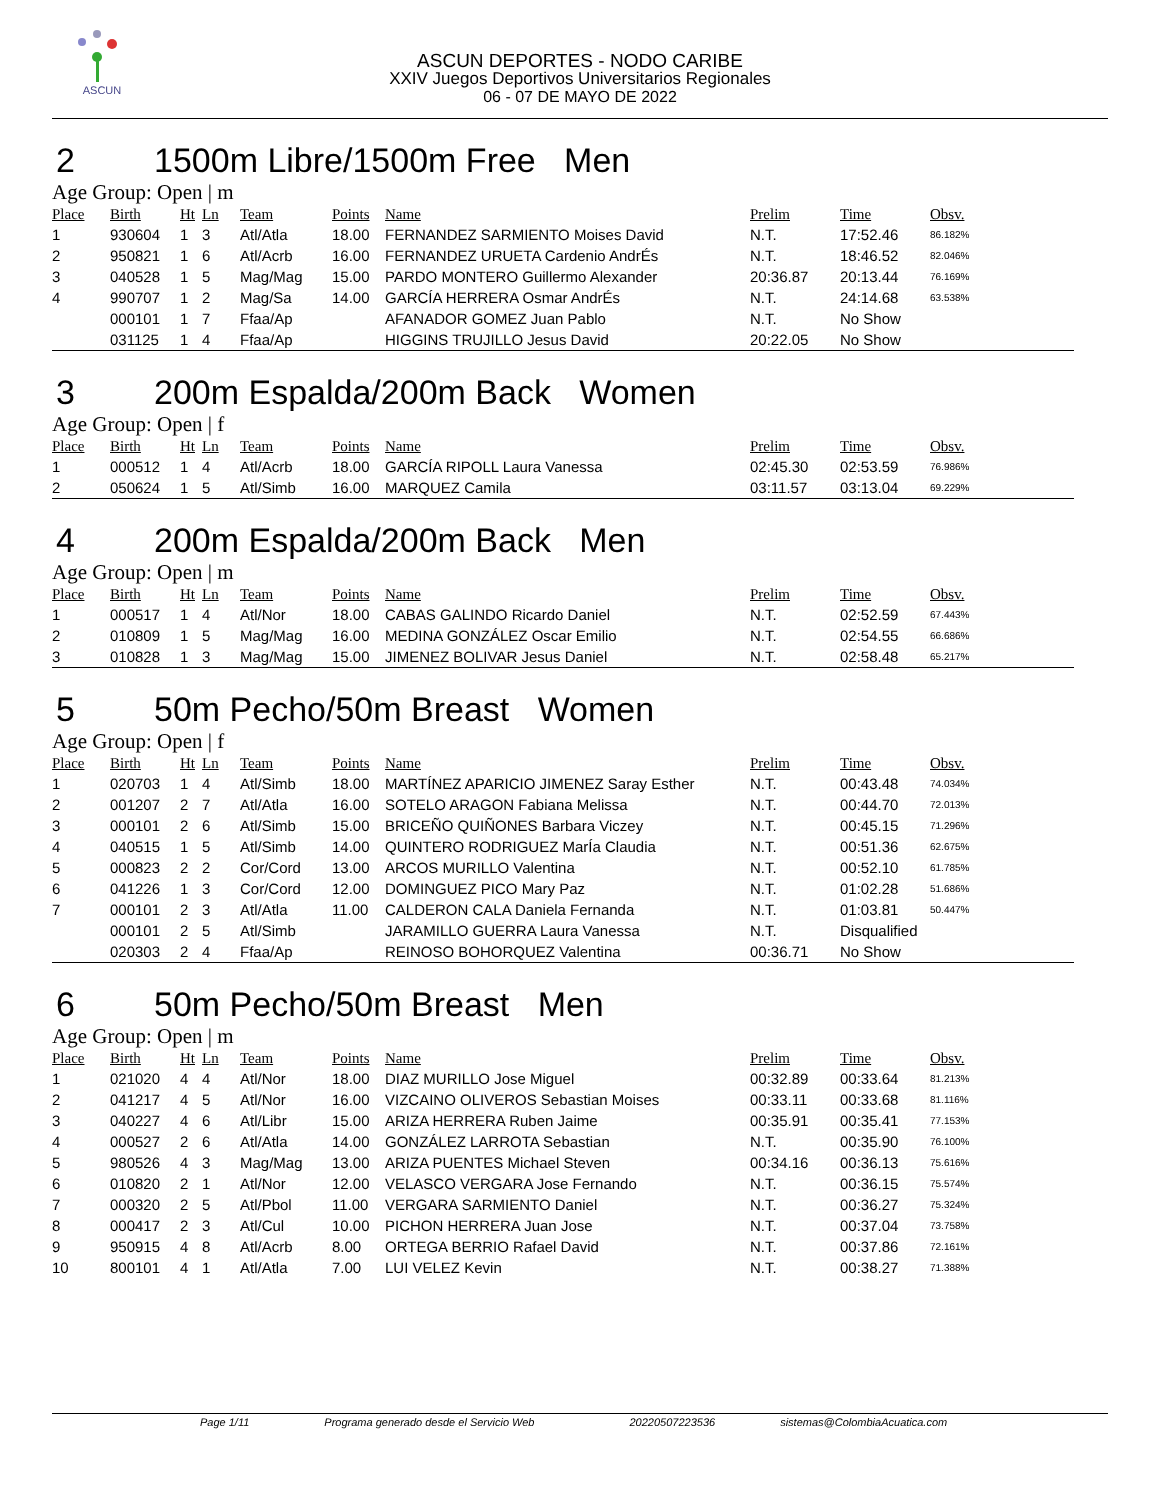ASCUN
ASCUN DEPORTES - NODO CARIBE
XXIV Juegos Deportivos Universitarios Regionales
06 - 07 DE MAYO DE 2022
2 1500m Libre/1500m Free Men
Age Group: Open | m
| Place | Birth | Ht | Ln | Team | Points | Name | Prelim | Time | Obsv. |
| --- | --- | --- | --- | --- | --- | --- | --- | --- | --- |
| 1 | 930604 | 1 | 3 | Atl/Atla | 18.00 | FERNANDEZ SARMIENTO Moises David | N.T. | 17:52.46 | 86.182% |
| 2 | 950821 | 1 | 6 | Atl/Acrb | 16.00 | FERNANDEZ URUETA Cardenio AndrÉs | N.T. | 18:46.52 | 82.046% |
| 3 | 040528 | 1 | 5 | Mag/Mag | 15.00 | PARDO MONTERO Guillermo Alexander | 20:36.87 | 20:13.44 | 76.169% |
| 4 | 990707 | 1 | 2 | Mag/Sa | 14.00 | GARCÍA HERRERA Osmar AndrÉs | N.T. | 24:14.68 | 63.538% |
| | 000101 | 1 | 7 | Ffaa/Ap | | AFANADOR GOMEZ Juan Pablo | N.T. | No Show | |
| | 031125 | 1 | 4 | Ffaa/Ap | | HIGGINS TRUJILLO Jesus David | 20:22.05 | No Show | |
3 200m Espalda/200m Back Women
Age Group: Open | f
| Place | Birth | Ht | Ln | Team | Points | Name | Prelim | Time | Obsv. |
| --- | --- | --- | --- | --- | --- | --- | --- | --- | --- |
| 1 | 000512 | 1 | 4 | Atl/Acrb | 18.00 | GARCÍA RIPOLL Laura Vanessa | 02:45.30 | 02:53.59 | 76.986% |
| 2 | 050624 | 1 | 5 | Atl/Simb | 16.00 | MARQUEZ Camila | 03:11.57 | 03:13.04 | 69.229% |
4 200m Espalda/200m Back Men
Age Group: Open | m
| Place | Birth | Ht | Ln | Team | Points | Name | Prelim | Time | Obsv. |
| --- | --- | --- | --- | --- | --- | --- | --- | --- | --- |
| 1 | 000517 | 1 | 4 | Atl/Nor | 18.00 | CABAS GALINDO Ricardo Daniel | N.T. | 02:52.59 | 67.443% |
| 2 | 010809 | 1 | 5 | Mag/Mag | 16.00 | MEDINA GONZÁLEZ Oscar Emilio | N.T. | 02:54.55 | 66.686% |
| 3 | 010828 | 1 | 3 | Mag/Mag | 15.00 | JIMENEZ BOLIVAR Jesus Daniel | N.T. | 02:58.48 | 65.217% |
5 50m Pecho/50m Breast Women
Age Group: Open | f
| Place | Birth | Ht | Ln | Team | Points | Name | Prelim | Time | Obsv. |
| --- | --- | --- | --- | --- | --- | --- | --- | --- | --- |
| 1 | 020703 | 1 | 4 | Atl/Simb | 18.00 | MARTÍNEZ APARICIO JIMENEZ Saray Esther | N.T. | 00:43.48 | 74.034% |
| 2 | 001207 | 2 | 7 | Atl/Atla | 16.00 | SOTELO ARAGON Fabiana Melissa | N.T. | 00:44.70 | 72.013% |
| 3 | 000101 | 2 | 6 | Atl/Simb | 15.00 | BRICEÑO QUIÑONES Barbara Viczey | N.T. | 00:45.15 | 71.296% |
| 4 | 040515 | 1 | 5 | Atl/Simb | 14.00 | QUINTERO RODRIGUEZ MarÍa Claudia | N.T. | 00:51.36 | 62.675% |
| 5 | 000823 | 2 | 2 | Cor/Cord | 13.00 | ARCOS MURILLO Valentina | N.T. | 00:52.10 | 61.785% |
| 6 | 041226 | 1 | 3 | Cor/Cord | 12.00 | DOMINGUEZ PICO Mary Paz | N.T. | 01:02.28 | 51.686% |
| 7 | 000101 | 2 | 3 | Atl/Atla | 11.00 | CALDERON CALA Daniela Fernanda | N.T. | 01:03.81 | 50.447% |
| | 000101 | 2 | 5 | Atl/Simb | | JARAMILLO GUERRA Laura Vanessa | N.T. | Disqualified | |
| | 020303 | 2 | 4 | Ffaa/Ap | | REINOSO BOHORQUEZ Valentina | 00:36.71 | No Show | |
6 50m Pecho/50m Breast Men
Age Group: Open | m
| Place | Birth | Ht | Ln | Team | Points | Name | Prelim | Time | Obsv. |
| --- | --- | --- | --- | --- | --- | --- | --- | --- | --- |
| 1 | 021020 | 4 | 4 | Atl/Nor | 18.00 | DIAZ MURILLO Jose Miguel | 00:32.89 | 00:33.64 | 81.213% |
| 2 | 041217 | 4 | 5 | Atl/Nor | 16.00 | VIZCAINO OLIVEROS Sebastian Moises | 00:33.11 | 00:33.68 | 81.116% |
| 3 | 040227 | 4 | 6 | Atl/Libr | 15.00 | ARIZA HERRERA Ruben Jaime | 00:35.91 | 00:35.41 | 77.153% |
| 4 | 000527 | 2 | 6 | Atl/Atla | 14.00 | GONZÁLEZ LARROTA Sebastian | N.T. | 00:35.90 | 76.100% |
| 5 | 980526 | 4 | 3 | Mag/Mag | 13.00 | ARIZA PUENTES Michael Steven | 00:34.16 | 00:36.13 | 75.616% |
| 6 | 010820 | 2 | 1 | Atl/Nor | 12.00 | VELASCO VERGARA Jose Fernando | N.T. | 00:36.15 | 75.574% |
| 7 | 000320 | 2 | 5 | Atl/Pbol | 11.00 | VERGARA SARMIENTO Daniel | N.T. | 00:36.27 | 75.324% |
| 8 | 000417 | 2 | 3 | Atl/Cul | 10.00 | PICHON HERRERA Juan Jose | N.T. | 00:37.04 | 73.758% |
| 9 | 950915 | 4 | 8 | Atl/Acrb | 8.00 | ORTEGA BERRIO Rafael David | N.T. | 00:37.86 | 72.161% |
| 10 | 800101 | 4 | 1 | Atl/Atla | 7.00 | LUI VELEZ Kevin | N.T. | 00:38.27 | 71.388% |
Page 1/11 Programa generado desde el Servicio Web 20220507223536 sistemas@ColombiaAcuatica.com